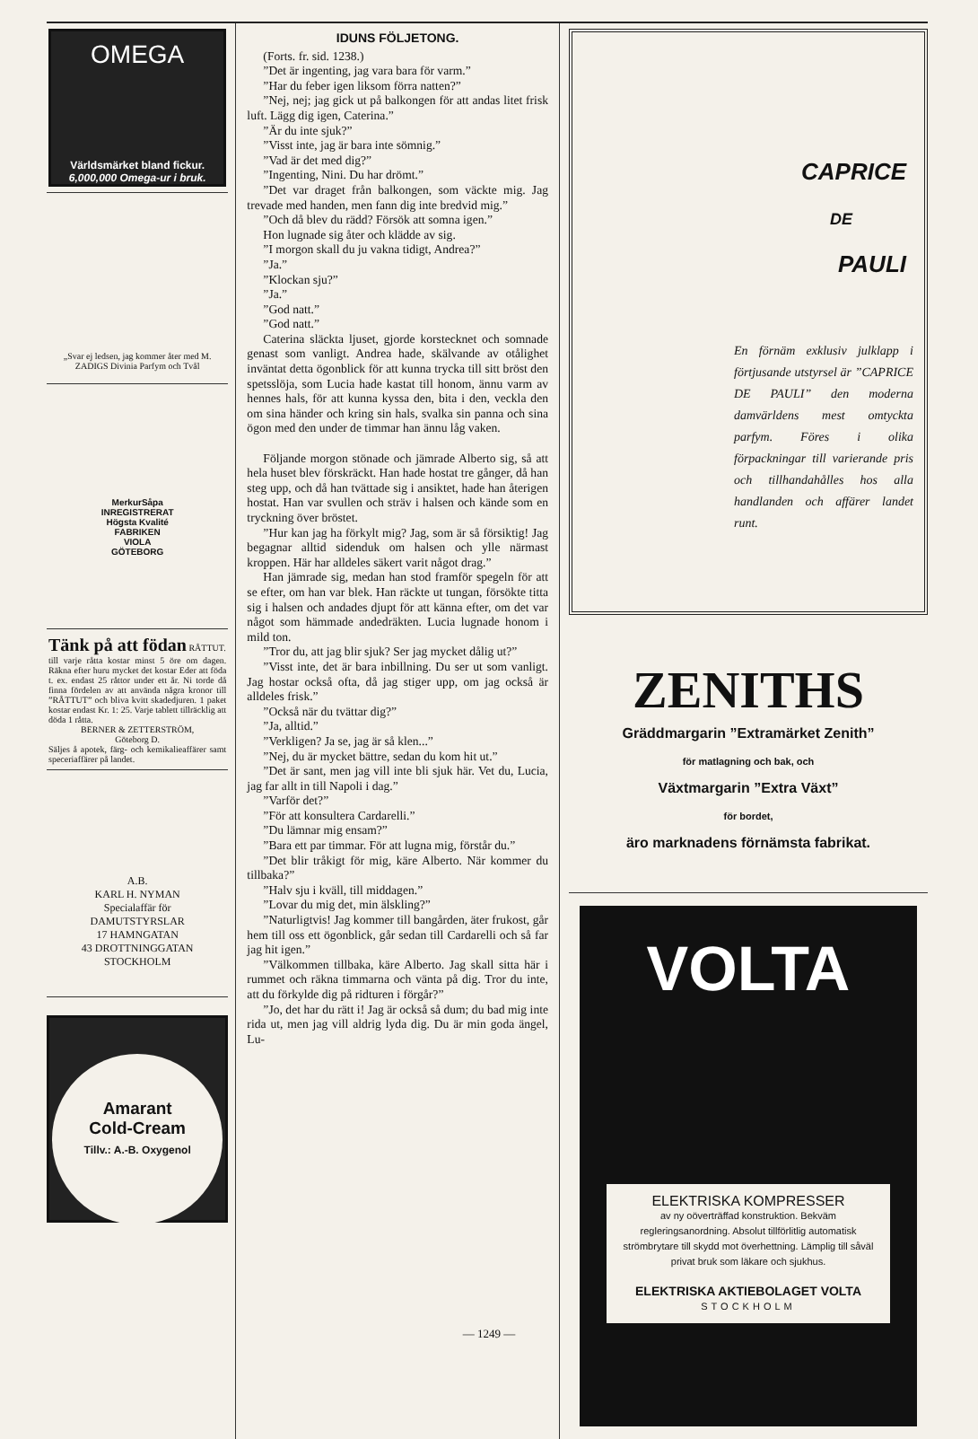OMEGA
Världsmärket bland fickur.
6,000,000 Omega-ur i bruk.
„Svar ej ledsen, jag kommer åter med M. ZADIGS Divinia Parfym och Tvål
MerkurSåpa
INREGISTRERAT
Högsta Kvalité
FABRIKEN
VIOLA
GÖTEBORG
Tänk på att födan RÅTTUT.
till varje råtta kostar minst 5 öre om dagen. Räkna efter huru mycket det kostar Eder att föda t. ex. endast 25 råttor under ett år. Ni torde då finna fördelen av att använda några kronor till ”RÅTTUT” och bliva kvitt skadedjuren. 1 paket kostar endast Kr. 1: 25. Varje tablett tillräcklig att döda 1 råtta.
BERNER & ZETTERSTRÖM,
Göteborg D.
Säljes å apotek, färg- och kemikalieaffärer samt speceriaffärer på landet.
A.B.
KARL H. NYMAN
Specialaffär för
DAMUTSTYRSLAR
17 HAMNGATAN
43 DROTTNINGGATAN
STOCKHOLM
Amarant
Cold-Cream
Tillv.: A.-B. Oxygenol
IDUNS FÖLJETONG.
(Forts. fr. sid. 1238.)
”Det är ingenting, jag vara bara för varm.”
”Har du feber igen liksom förra natten?”
”Nej, nej; jag gick ut på balkongen för att andas litet frisk luft. Lägg dig igen, Caterina.”
”Är du inte sjuk?”
”Visst inte, jag är bara inte sömnig.”
”Vad är det med dig?”
”Ingenting, Nini. Du har drömt.”
”Det var draget från balkongen, som väckte mig. Jag trevade med handen, men fann dig inte bredvid mig.”
”Och då blev du rädd? Försök att somna igen.”
Hon lugnade sig åter och klädde av sig.
”I morgon skall du ju vakna tidigt, Andrea?”
”Ja.”
”Klockan sju?”
”Ja.”
”God natt.”
”God natt.”
Caterina släckta ljuset, gjorde korstecknet och somnade genast som vanligt. Andrea hade, skälvande av otålighet inväntat detta ögonblick för att kunna trycka till sitt bröst den spetsslöja, som Lucia hade kastat till honom, ännu varm av hennes hals, för att kunna kyssa den, bita i den, veckla den om sina händer och kring sin hals, svalka sin panna och sina ögon med den under de timmar han ännu låg vaken.
Följande morgon stönade och jämrade Alberto sig, så att hela huset blev förskräckt. Han hade hostat tre gånger, då han steg upp, och då han tvättade sig i ansiktet, hade han återigen hostat. Han var svullen och sträv i halsen och kände som en tryckning över bröstet.
”Hur kan jag ha förkylt mig? Jag, som är så försiktig! Jag begagnar alltid sidenduk om halsen och ylle närmast kroppen. Här har alldeles säkert varit något drag.”
Han jämrade sig, medan han stod framför spegeln för att se efter, om han var blek. Han räckte ut tungan, försökte titta sig i halsen och andades djupt för att känna efter, om det var något som hämmade andedräkten. Lucia lugnade honom i mild ton.
”Tror du, att jag blir sjuk? Ser jag mycket dålig ut?”
”Visst inte, det är bara inbillning. Du ser ut som vanligt. Jag hostar också ofta, då jag stiger upp, om jag också är alldeles frisk.”
”Också när du tvättar dig?”
”Ja, alltid.”
”Verkligen? Ja se, jag är så klen...”
”Nej, du är mycket bättre, sedan du kom hit ut.”
”Det är sant, men jag vill inte bli sjuk här. Vet du, Lucia, jag far allt in till Napoli i dag.”
”Varför det?”
”För att konsultera Cardarelli.”
”Du lämnar mig ensam?”
”Bara ett par timmar. För att lugna mig, förstår du.”
”Det blir tråkigt för mig, käre Alberto. När kommer du tillbaka?”
”Halv sju i kväll, till middagen.”
”Lovar du mig det, min älskling?”
”Naturligtvis! Jag kommer till bangården, äter frukost, går hem till oss ett ögonblick, går sedan till Cardarelli och så far jag hit igen.”
”Välkommen tillbaka, käre Alberto. Jag skall sitta här i rummet och räkna timmarna och vänta på dig. Tror du inte, att du förkylde dig på ridturen i förgår?”
”Jo, det har du rätt i! Jag är också så dum; du bad mig inte rida ut, men jag vill aldrig lyda dig. Du är min goda ängel, Lu-
CAPRICE
DE
PAULI
En förnäm exklusiv julklapp i förtjusande utstyrsel är ”CAPRICE DE PAULI” den moderna damvärldens mest omtyckta parfym. Föres i olika förpackningar till varierande pris och tillhandahålles hos alla handlanden och affärer landet runt.
ZENITHS
Gräddmargarin ”Extramärket Zenith”
för matlagning och bak, och
Växtmargarin ”Extra Växt”
för bordet,
äro marknadens förnämsta fabrikat.
VOLTA
ELEKTRISKA KOMPRESSER
av ny oöverträffad konstruktion. Bekväm regleringsanordning. Absolut tillförlitlig automatisk strömbrytare till skydd mot överhettning. Lämplig till såväl privat bruk som läkare och sjukhus.
ELEKTRISKA AKTIEBOLAGET VOLTA
STOCKHOLM
— 1249 —